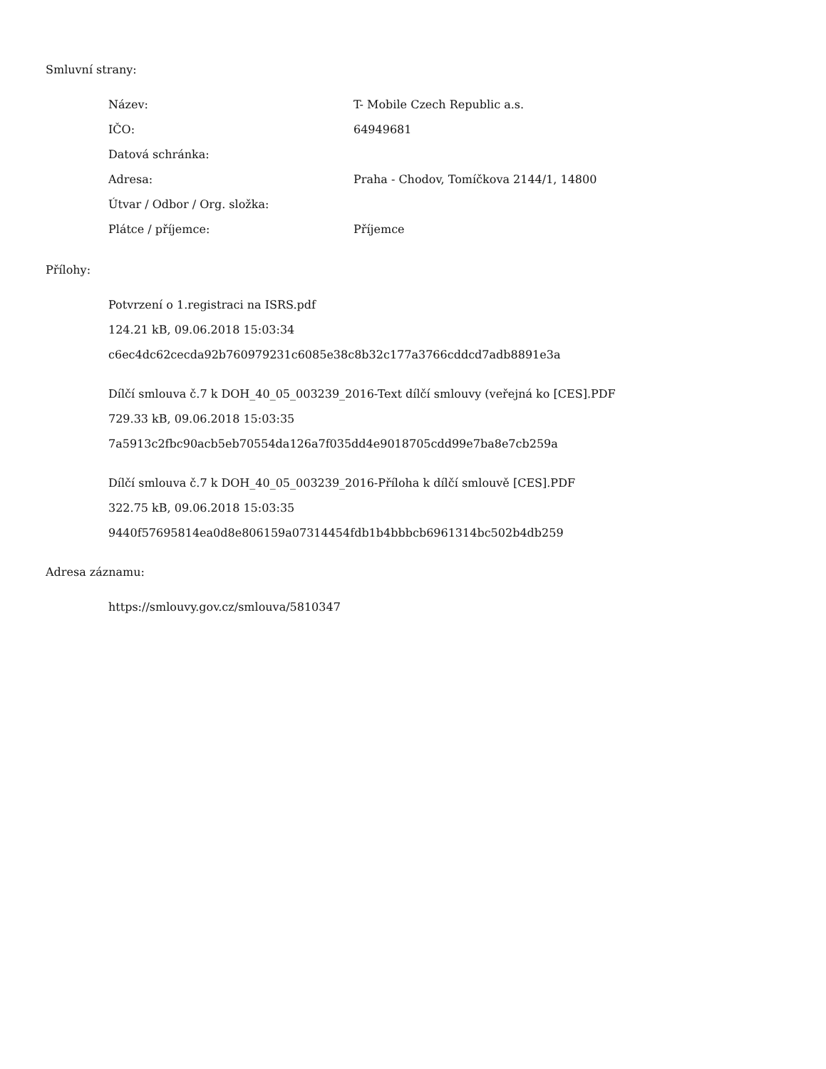Smluvní strany:
| Název: | T- Mobile Czech Republic a.s. |
| IČO: | 64949681 |
| Datová schránka: | |
| Adresa: | Praha - Chodov, Tomíčkova 2144/1, 14800 |
| Útvar / Odbor / Org. složka: | |
| Plátce / příjemce: | Příjemce |
Přílohy:
Potvrzení o 1.registraci na ISRS.pdf
124.21 kB, 09.06.2018 15:03:34
c6ec4dc62cecda92b760979231c6085e38c8b32c177a3766cddcd7adb8891e3a
Dílčí smlouva č.7 k DOH_40_05_003239_2016-Text dílčí smlouvy (veřejná ko [CES].PDF
729.33 kB, 09.06.2018 15:03:35
7a5913c2fbc90acb5eb70554da126a7f035dd4e9018705cdd99e7ba8e7cb259a
Dílčí smlouva č.7 k DOH_40_05_003239_2016-Příloha k dílčí smlouvě [CES].PDF
322.75 kB, 09.06.2018 15:03:35
9440f57695814ea0d8e806159a07314454fdb1b4bbbcb6961314bc502b4db259
Adresa záznamu:
https://smlouvy.gov.cz/smlouva/5810347